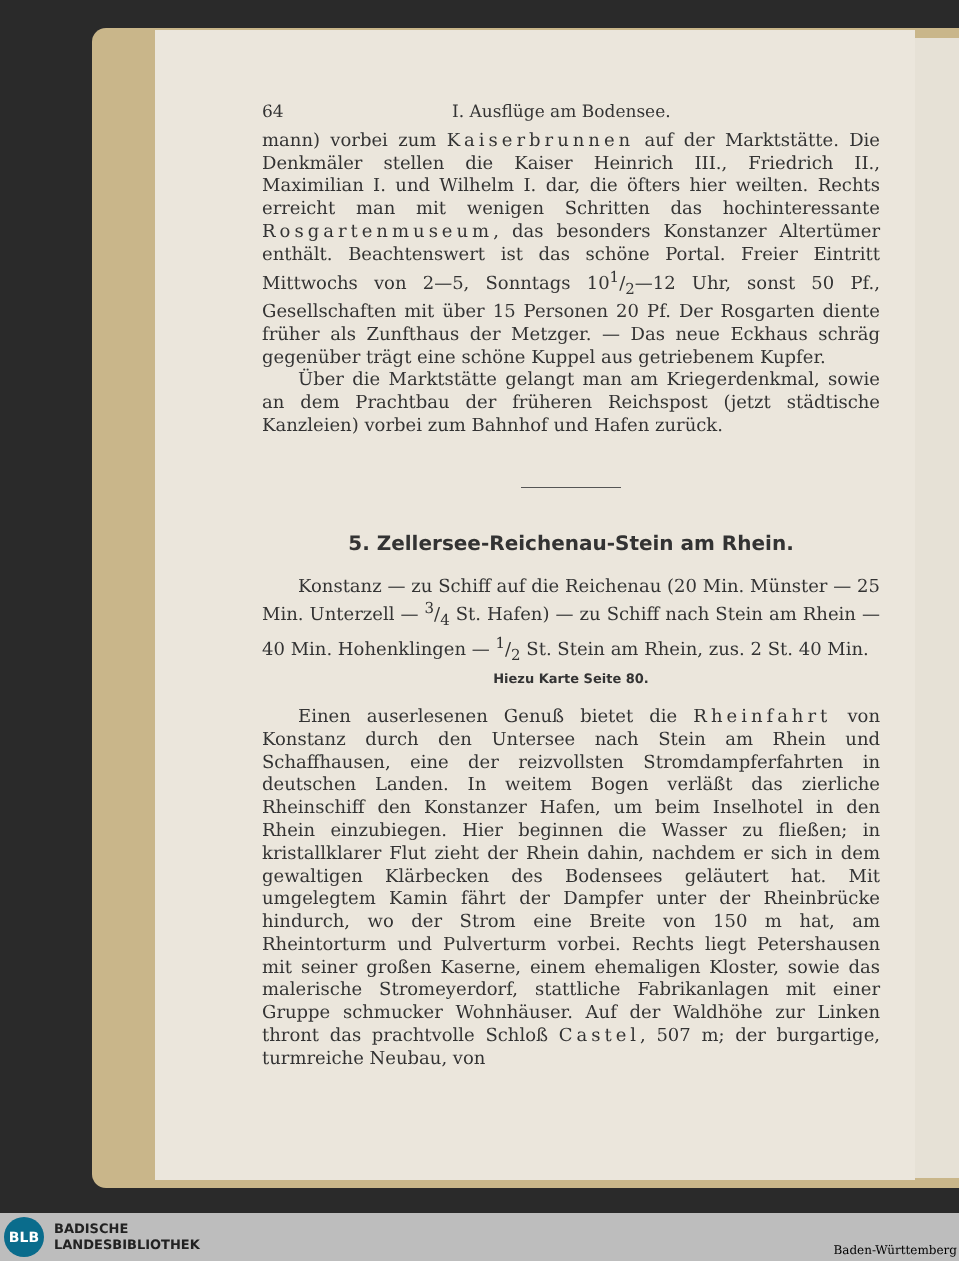64 I. Ausflüge am Bodensee.
mann) vorbei zum Kaiserbrunnen auf der Marktstätte. Die Denkmäler stellen die Kaiser Heinrich III., Friedrich II., Maximilian I. und Wilhelm I. dar, die öfters hier weilten. Rechts erreicht man mit wenigen Schritten das hochinteressante Rosgartenmuseum, das besonders Konstanzer Altertümer enthält. Beachtenswert ist das schöne Portal. Freier Eintritt Mittwochs von 2—5, Sonntags 101/2—12 Uhr, sonst 50 Pf., Gesellschaften mit über 15 Personen 20 Pf. Der Rosgarten diente früher als Zunfthaus der Metzger. — Das neue Eckhaus schräg gegenüber trägt eine schöne Kuppel aus getriebenem Kupfer.
Über die Marktstätte gelangt man am Kriegerdenkmal, sowie an dem Prachtbau der früheren Reichspost (jetzt städtische Kanzleien) vorbei zum Bahnhof und Hafen zurück.
5. Zellersee-Reichenau-Stein am Rhein.
Konstanz — zu Schiff auf die Reichenau (20 Min. Münster — 25 Min. Unterzell — 3/4 St. Hafen) — zu Schiff nach Stein am Rhein — 40 Min. Hohenklingen — 1/2 St. Stein am Rhein, zus. 2 St. 40 Min.
Hiezu Karte Seite 80.
Einen auserlesenen Genuß bietet die Rheinfahrt von Konstanz durch den Untersee nach Stein am Rhein und Schaffhausen, eine der reizvollsten Stromdampferfahrten in deutschen Landen. In weitem Bogen verläßt das zierliche Rheinschiff den Konstanzer Hafen, um beim Inselhotel in den Rhein einzubiegen. Hier beginnen die Wasser zu fließen; in kristallklarer Flut zieht der Rhein dahin, nachdem er sich in dem gewaltigen Klärbecken des Bodensees geläutert hat. Mit umgelegtem Kamin fährt der Dampfer unter der Rheinbrücke hindurch, wo der Strom eine Breite von 150 m hat, am Rheintorturm und Pulverturm vorbei. Rechts liegt Petershausen mit seiner großen Kaserne, einem ehemaligen Kloster, sowie das malerische Stromeyerdorf, stattliche Fabrikanlagen mit einer Gruppe schmucker Wohnhäuser. Auf der Waldhöhe zur Linken thront das prachtvolle Schloß Castel, 507 m; der burgartige, turmreiche Neubau, von
BLB
BADISCHE
LANDESBIBLIOTHEK
Baden-Württemberg